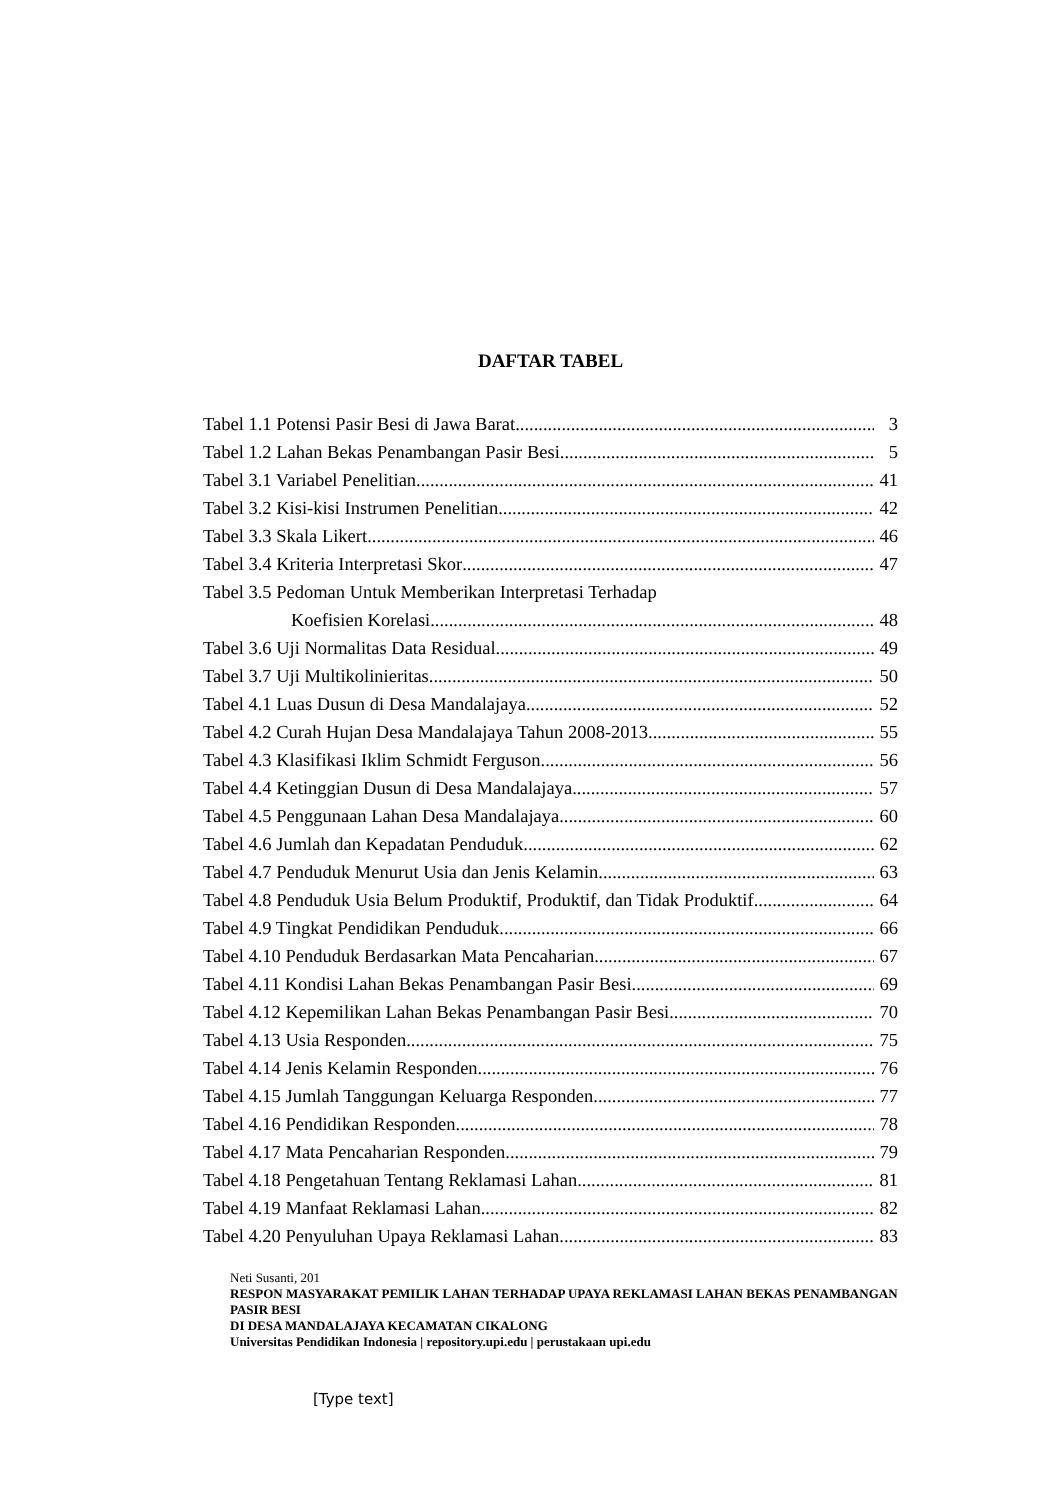DAFTAR TABEL
Tabel 1.1 Potensi Pasir Besi di Jawa Barat 3
Tabel 1.2 Lahan Bekas Penambangan Pasir Besi 5
Tabel 3.1 Variabel Penelitian 41
Tabel 3.2 Kisi-kisi Instrumen Penelitian 42
Tabel 3.3 Skala Likert 46
Tabel 3.4 Kriteria Interpretasi Skor 47
Tabel 3.5 Pedoman Untuk Memberikan Interpretasi Terhadap
Koefisien Korelasi 48
Tabel 3.6 Uji Normalitas Data Residual 49
Tabel 3.7 Uji Multikolinieritas 50
Tabel 4.1 Luas Dusun di Desa Mandalajaya 52
Tabel 4.2 Curah Hujan Desa Mandalajaya Tahun 2008-2013 55
Tabel 4.3 Klasifikasi Iklim Schmidt Ferguson 56
Tabel 4.4 Ketinggian Dusun di Desa Mandalajaya 57
Tabel 4.5 Penggunaan Lahan Desa Mandalajaya 60
Tabel 4.6 Jumlah dan Kepadatan Penduduk 62
Tabel 4.7 Penduduk Menurut Usia dan Jenis Kelamin 63
Tabel 4.8 Penduduk Usia Belum Produktif, Produktif, dan Tidak Produktif 64
Tabel 4.9 Tingkat Pendidikan Penduduk 66
Tabel 4.10 Penduduk Berdasarkan Mata Pencaharian 67
Tabel 4.11 Kondisi Lahan Bekas Penambangan Pasir Besi 69
Tabel 4.12 Kepemilikan Lahan Bekas Penambangan Pasir Besi 70
Tabel 4.13 Usia Responden 75
Tabel 4.14 Jenis Kelamin Responden 76
Tabel 4.15 Jumlah Tanggungan Keluarga Responden 77
Tabel 4.16 Pendidikan Responden 78
Tabel 4.17 Mata Pencaharian Responden 79
Tabel 4.18 Pengetahuan Tentang Reklamasi Lahan 81
Tabel 4.19 Manfaat Reklamasi Lahan 82
Tabel 4.20 Penyuluhan Upaya Reklamasi Lahan 83
Neti Susanti, 201
RESPON MASYARAKAT PEMILIK LAHAN TERHADAP UPAYA REKLAMASI LAHAN BEKAS PENAMBANGAN PASIR BESI
DI DESA MANDALAJAYA KECAMATAN CIKALONG
Universitas Pendidikan Indonesia | repository.upi.edu | perustakaan upi.edu
[Type text]